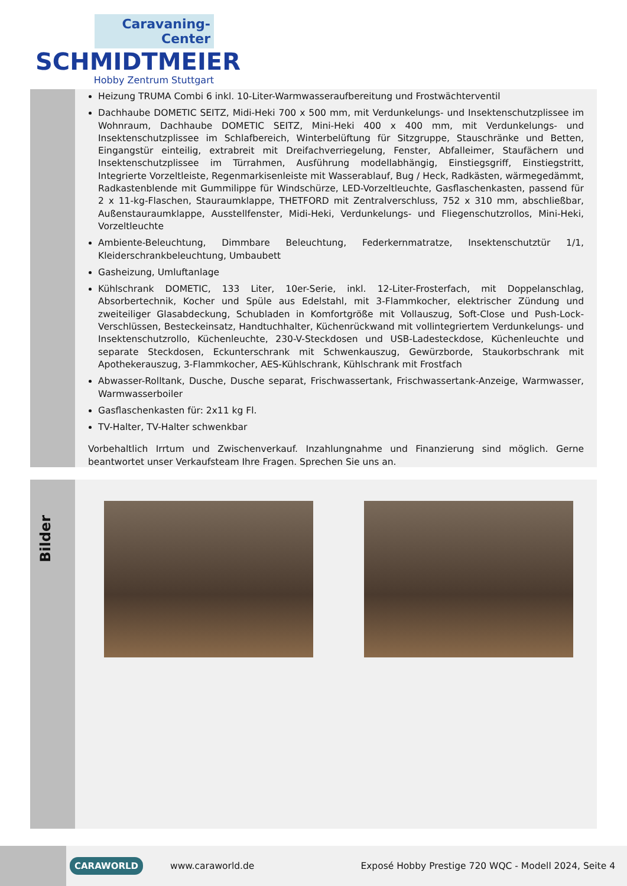Caravaning-Center
SCHMIDTMEIER
Hobby Zentrum Stuttgart
Heizung TRUMA Combi 6 inkl. 10-Liter-Warmwasseraufbereitung und Frostwächterventil
Dachhaube DOMETIC SEITZ, Midi-Heki 700 x 500 mm, mit Verdunkelungs- und Insektenschutzplissee im Wohnraum, Dachhaube DOMETIC SEITZ, Mini-Heki 400 x 400 mm, mit Verdunkelungs- und Insektenschutzplissee im Schlafbereich, Winterbelüftung für Sitzgruppe, Stauschränke und Betten, Eingangstür einteilig, extrabreit mit Dreifachverriegelung, Fenster, Abfalleimer, Staufächern und Insektenschutzplissee im Türrahmen, Ausführung modellabhängig, Einstiegsgriff, Einstiegstritt, Integrierte Vorzeltleiste, Regenmarkisenleiste mit Wasserablauf, Bug / Heck, Radkästen, wärmegedämmt, Radkastenblende mit Gummilippe für Windschürze, LED-Vorzeltleuchte, Gasflaschenkasten, passend für 2 x 11-kg-Flaschen, Stauraumklappe, THETFORD mit Zentralverschluss, 752 x 310 mm, abschließbar, Außenstauraumklappe, Ausstellfenster, Midi-Heki, Verdunkelungs- und Fliegenschutzrollos, Mini-Heki, Vorzeltleuchte
Ambiente-Beleuchtung, Dimmbare Beleuchtung, Federkernmatratze, Insektenschutztür 1/1, Kleiderschrankbeleuchtung, Umbaubett
Gasheizung, Umluftanlage
Kühlschrank DOMETIC, 133 Liter, 10er-Serie, inkl. 12-Liter-Frosterfach, mit Doppelanschlag, Absorbertechnik, Kocher und Spüle aus Edelstahl, mit 3-Flammkocher, elektrischer Zündung und zweiteiliger Glasabdeckung, Schubladen in Komfortgröße mit Vollauszug, Soft-Close und Push-Lock-Verschlüssen, Besteckeinsatz, Handtuchhalter, Küchenrückwand mit vollintegriertem Verdunkelungs- und Insektenschutzrollo, Küchenleuchte, 230-V-Steckdosen und USB-Ladesteckdose, Küchenleuchte und separate Steckdosen, Eckunterschrank mit Schwenkauszug, Gewürzborde, Staukorbschrank mit Apothekerauszug, 3-Flammkocher, AES-Kühlschrank, Kühlschrank mit Frostfach
Abwasser-Rolltank, Dusche, Dusche separat, Frischwassertank, Frischwassertank-Anzeige, Warmwasser, Warmwasserboiler
Gasflaschenkasten für: 2x11 kg Fl.
TV-Halter, TV-Halter schwenkbar
Vorbehaltlich Irrtum und Zwischenverkauf. Inzahlungnahme und Finanzierung sind möglich. Gerne beantwortet unser Verkaufsteam Ihre Fragen. Sprechen Sie uns an.
Bilder
CARAWORLD
www.caraworld.de
Exposé Hobby Prestige 720 WQC - Modell 2024, Seite 4